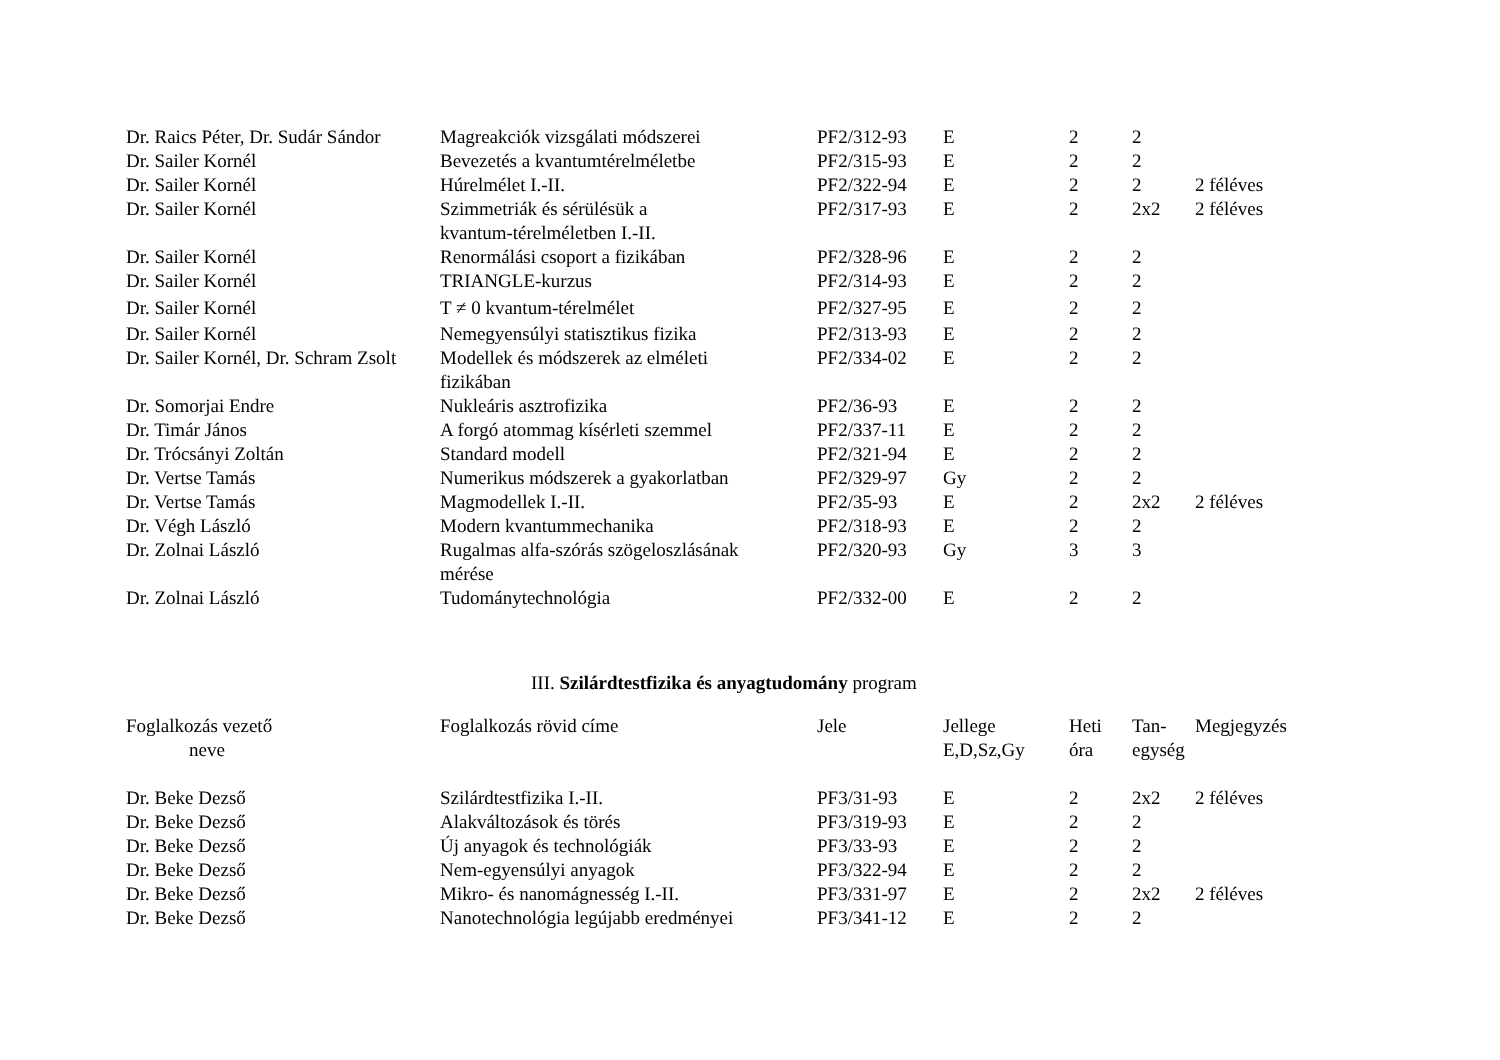| Dr. Raics Péter, Dr. Sudár Sándor | Magreakciók vizsgálati módszerei | PF2/312-93 | E | 2 | 2 | |
| Dr. Sailer Kornél | Bevezetés a kvantumtérelméletbe | PF2/315-93 | E | 2 | 2 | |
| Dr. Sailer Kornél | Húrelmélet I.-II. | PF2/322-94 | E | 2 | 2 | 2 féléves |
| Dr. Sailer Kornél | Szimmetriák és sérülésük a kvantum-térelméletben I.-II. | PF2/317-93 | E | 2 | 2x2 | 2 féléves |
| Dr. Sailer Kornél | Renormálási csoport a fizikában | PF2/328-96 | E | 2 | 2 | |
| Dr. Sailer Kornél | TRIANGLE-kurzus | PF2/314-93 | E | 2 | 2 | |
| Dr. Sailer Kornél | T ≠ 0 kvantum-térelmélet | PF2/327-95 | E | 2 | 2 | |
| Dr. Sailer Kornél | Nemegyensúlyi statisztikus fizika | PF2/313-93 | E | 2 | 2 | |
| Dr. Sailer Kornél, Dr. Schram Zsolt | Modellek és módszerek az elméleti fizikában | PF2/334-02 | E | 2 | 2 | |
| Dr. Somorjai Endre | Nukleáris asztrofizika | PF2/36-93 | E | 2 | 2 | |
| Dr. Timár János | A forgó atommag kísérleti szemmel | PF2/337-11 | E | 2 | 2 | |
| Dr. Trócsányi Zoltán | Standard modell | PF2/321-94 | E | 2 | 2 | |
| Dr. Vertse Tamás | Numerikus módszerek a gyakorlatban | PF2/329-97 | Gy | 2 | 2 | |
| Dr. Vertse Tamás | Magmodellek I.-II. | PF2/35-93 | E | 2 | 2x2 | 2 féléves |
| Dr. Végh László | Modern kvantummechanika | PF2/318-93 | E | 2 | 2 | |
| Dr. Zolnai László | Rugalmas alfa-szórás szögeloszlásának mérése | PF2/320-93 | Gy | 3 | 3 | |
| Dr. Zolnai László | Tudománytechnológia | PF2/332-00 | E | 2 | 2 | |
III. Szilárdtestfizika és anyagtudomány program
| Foglalkozás vezető neve | Foglalkozás rövid címe | Jele | Jellege E,D,Sz,Gy | Heti óra | Tan- egység | Megjegyzés |
| --- | --- | --- | --- | --- | --- | --- |
| Dr. Beke Dezső | Szilárdtestfizika I.-II. | PF3/31-93 | E | 2 | 2x2 | 2 féléves |
| Dr. Beke Dezső | Alakváltozások és törés | PF3/319-93 | E | 2 | 2 | |
| Dr. Beke Dezső | Új anyagok és technológiák | PF3/33-93 | E | 2 | 2 | |
| Dr. Beke Dezső | Nem-egyensúlyi anyagok | PF3/322-94 | E | 2 | 2 | |
| Dr. Beke Dezső | Mikro- és nanomágnesség I.-II. | PF3/331-97 | E | 2 | 2x2 | 2 féléves |
| Dr. Beke Dezső | Nanotechnológia legújabb eredményei | PF3/341-12 | E | 2 | 2 | |